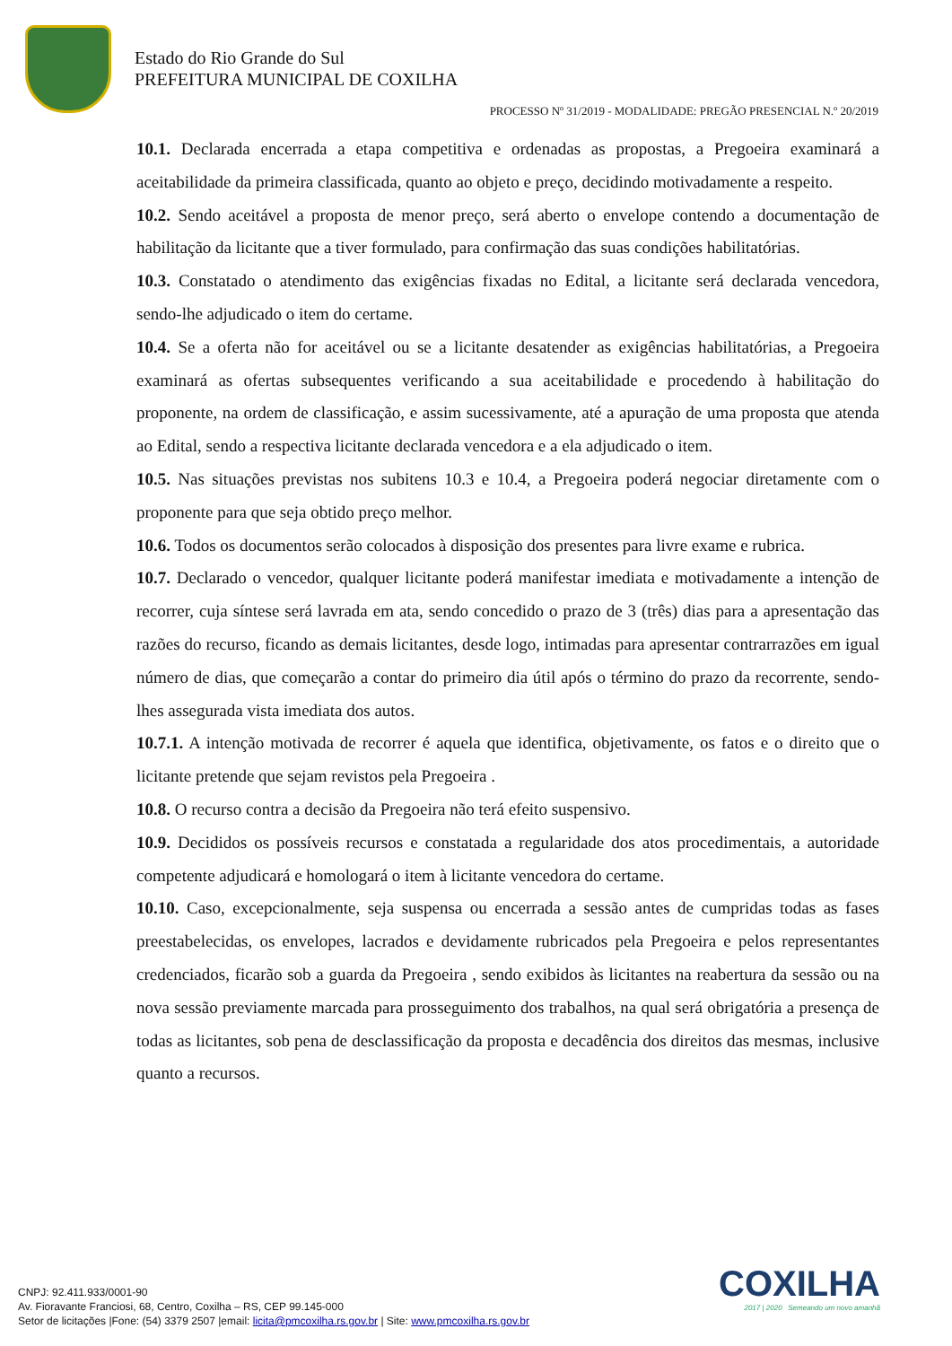Estado do Rio Grande do Sul
PREFEITURA MUNICIPAL DE COXILHA
PROCESSO Nº 31/2019 - MODALIDADE: PREGÃO PRESENCIAL N.º 20/2019
10.1. Declarada encerrada a etapa competitiva e ordenadas as propostas, a Pregoeira examinará a aceitabilidade da primeira classificada, quanto ao objeto e preço, decidindo motivadamente a respeito.
10.2. Sendo aceitável a proposta de menor preço, será aberto o envelope contendo a documentação de habilitação da licitante que a tiver formulado, para confirmação das suas condições habilitatórias.
10.3. Constatado o atendimento das exigências fixadas no Edital, a licitante será declarada vencedora, sendo-lhe adjudicado o item do certame.
10.4. Se a oferta não for aceitável ou se a licitante desatender as exigências habilitatórias, a Pregoeira examinará as ofertas subsequentes verificando a sua aceitabilidade e procedendo à habilitação do proponente, na ordem de classificação, e assim sucessivamente, até a apuração de uma proposta que atenda ao Edital, sendo a respectiva licitante declarada vencedora e a ela adjudicado o item.
10.5. Nas situações previstas nos subitens 10.3 e 10.4, a Pregoeira poderá negociar diretamente com o proponente para que seja obtido preço melhor.
10.6. Todos os documentos serão colocados à disposição dos presentes para livre exame e rubrica.
10.7. Declarado o vencedor, qualquer licitante poderá manifestar imediata e motivadamente a intenção de recorrer, cuja síntese será lavrada em ata, sendo concedido o prazo de 3 (três) dias para a apresentação das razões do recurso, ficando as demais licitantes, desde logo, intimadas para apresentar contrarrazões em igual número de dias, que começarão a contar do primeiro dia útil após o término do prazo da recorrente, sendo-lhes assegurada vista imediata dos autos.
10.7.1. A intenção motivada de recorrer é aquela que identifica, objetivamente, os fatos e o direito que o licitante pretende que sejam revistos pela Pregoeira .
10.8. O recurso contra a decisão da Pregoeira não terá efeito suspensivo.
10.9. Decididos os possíveis recursos e constatada a regularidade dos atos procedimentais, a autoridade competente adjudicará e homologará o item à licitante vencedora do certame.
10.10. Caso, excepcionalmente, seja suspensa ou encerrada a sessão antes de cumpridas todas as fases preestabelecidas, os envelopes, lacrados e devidamente rubricados pela Pregoeira e pelos representantes credenciados, ficarão sob a guarda da Pregoeira , sendo exibidos às licitantes na reabertura da sessão ou na nova sessão previamente marcada para prosseguimento dos trabalhos, na qual será obrigatória a presença de todas as licitantes, sob pena de desclassificação da proposta e decadência dos direitos das mesmas, inclusive quanto a recursos.
COXILHA
2017 | 2020 Semeando um novo amanhã
CNPJ: 92.411.933/0001-90
Av. Fioravante Franciosi, 68, Centro, Coxilha – RS, CEP 99.145-000
Setor de licitações |Fone: (54) 3379 2507 |email: licita@pmcoxilha.rs.gov.br | Site: www.pmcoxilha.rs.gov.br